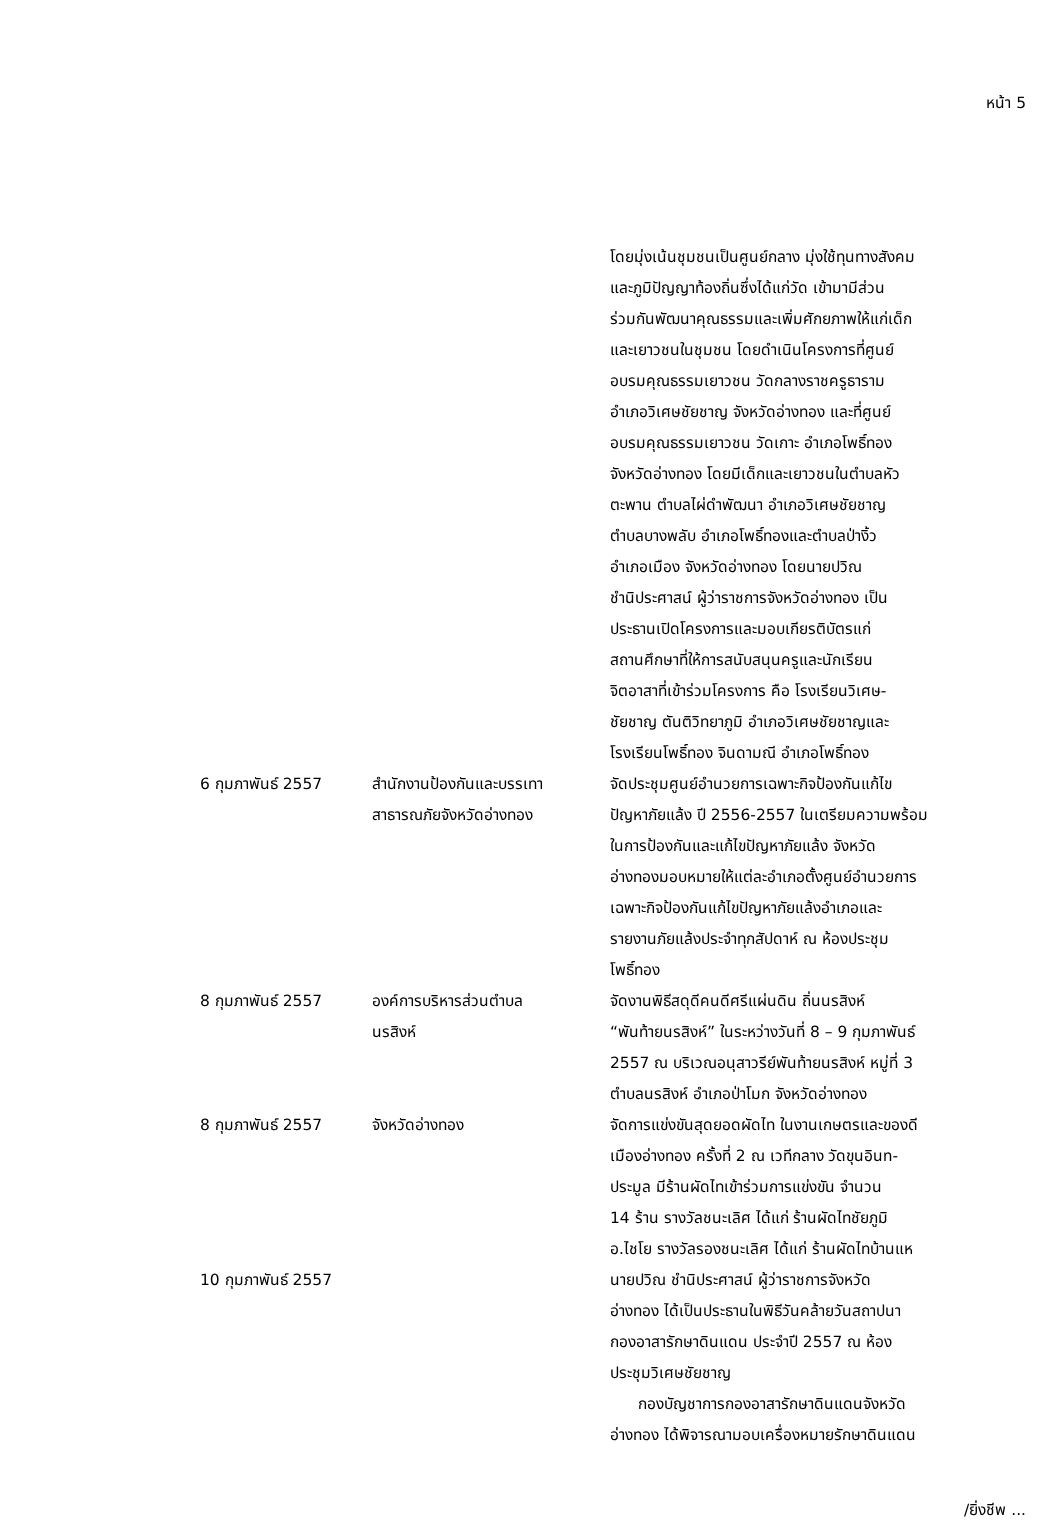หน้า 5
| | | โดยมุ่งเน้นชุมชนเป็นศูนย์กลาง มุ่งใช้ทุนทางสังคม และภูมิปัญญาท้องถิ่นซึ่งได้แก่วัด เข้ามามีส่วน ร่วมกันพัฒนาคุณธรรมและเพิ่มศักยภาพให้แก่เด็ก และเยาวชนในชุมชน โดยดำเนินโครงการที่ศูนย์ อบรมคุณธรรมเยาวชน วัดกลางราชครูธาราม อำเภอวิเศษชัยชาญ จังหวัดอ่างทอง และที่ศูนย์ อบรมคุณธรรมเยาวชน วัดเกาะ อำเภอโพธิ์ทอง จังหวัดอ่างทอง โดยมีเด็กและเยาวชนในตำบลหัว ตะพาน ตำบลไผ่ดำพัฒนา อำเภอวิเศษชัยชาญ ตำบลบางพลับ อำเภอโพธิ์ทองและตำบลป่างิ้ว อำเภอเมือง จังหวัดอ่างทอง โดยนายปวิณ ชำนิประศาสน์ ผู้ว่าราชการจังหวัดอ่างทอง เป็น ประธานเปิดโครงการและมอบเกียรติบัตรแก่ สถานศึกษาที่ให้การสนับสนุนครูและนักเรียน จิตอาสาที่เข้าร่วมโครงการ คือ โรงเรียนวิเศษ- ชัยชาญ ตันติวิทยาภูมิ อำเภอวิเศษชัยชาญและ โรงเรียนโพธิ์ทอง จินดามณี อำเภอโพธิ์ทอง |
| 6 กุมภาพันธ์ 2557 | สำนักงานป้องกันและบรรเทา สาธารณภัยจังหวัดอ่างทอง | จัดประชุมศูนย์อำนวยการเฉพาะกิจป้องกันแก้ไข ปัญหาภัยแล้ง ปี 2556-2557 ในเตรียมความพร้อม ในการป้องกันและแก้ไขปัญหาภัยแล้ง จังหวัด อ่างทองมอบหมายให้แต่ละอำเภอตั้งศูนย์อำนวยการ เฉพาะกิจป้องกันแก้ไขปัญหาภัยแล้งอำเภอและ รายงานภัยแล้งประจำทุกสัปดาห์ ณ ห้องประชุม โพธิ์ทอง |
| 8 กุมภาพันธ์ 2557 | องค์การบริหารส่วนตำบล นรสิงห์ | จัดงานพิธีสดุดีคนดีศรีแผ่นดิน ถิ่นนรสิงห์ “พันท้ายนรสิงห์” ในระหว่างวันที่ 8 – 9 กุมภาพันธ์ 2557 ณ บริเวณอนุสาวรีย์พันท้ายนรสิงห์ หมู่ที่ 3 ตำบลนรสิงห์ อำเภอป่าโมก จังหวัดอ่างทอง |
| 8 กุมภาพันธ์ 2557 | จังหวัดอ่างทอง | จัดการแข่งขันสุดยอดผัดไท ในงานเกษตรและของดี เมืองอ่างทอง ครั้งที่ 2 ณ เวทีกลาง วัดขุนอินท- ประมูล มีร้านผัดไทเข้าร่วมการแข่งขัน จำนวน 14 ร้าน รางวัลชนะเลิศ ได้แก่ ร้านผัดไทชัยภูมิ อ.ไชโย รางวัลรองชนะเลิศ ได้แก่ ร้านผัดไทบ้านแห |
| 10 กุมภาพันธ์ 2557 | | นายปวิณ ชำนิประศาสน์ ผู้ว่าราชการจังหวัด อ่างทอง ได้เป็นประธานในพิธีวันคล้ายวันสถาปนา กองอาสารักษาดินแดน ประจำปี 2557 ณ ห้อง ประชุมวิเศษชัยชาญ กองบัญชาการกองอาสารักษาดินแดนจังหวัด อ่างทอง ได้พิจารณามอบเครื่องหมายรักษาดินแดน |
/ยิ่งชีพ ...